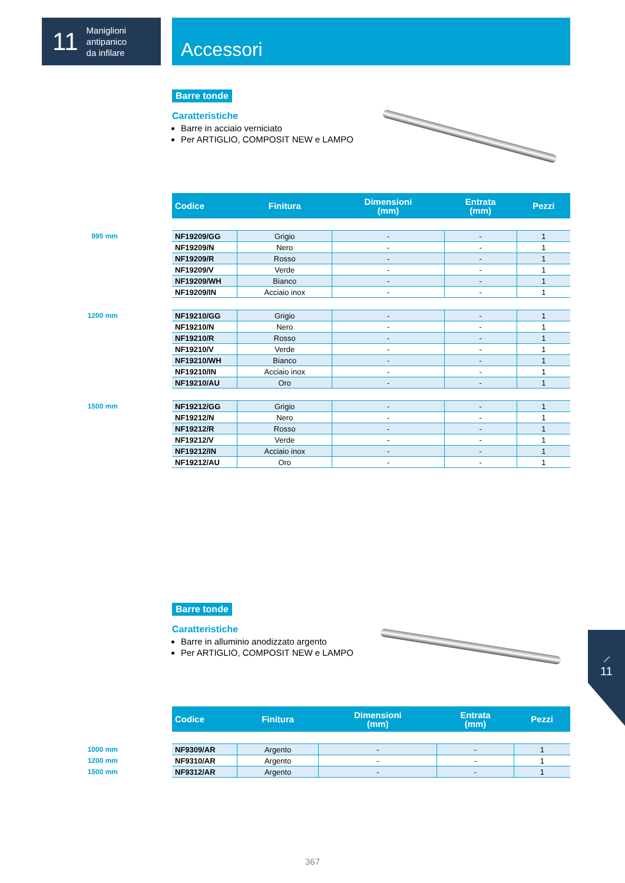11 Maniglioni
antipanico
da infilare
Accessori
Barre tonde
Caratteristiche
Barre in acciaio verniciato
Per ARTIGLIO, COMPOSIT NEW e LAMPO
| Codice | Finitura | Dimensioni (mm) | Entrata (mm) | Pezzi |
| --- | --- | --- | --- | --- |
| 995 mm NF19209/GG | Grigio | - | - | 1 |
| NF19209/N | Nero | - | - | 1 |
| NF19209/R | Rosso | - | - | 1 |
| NF19209/V | Verde | - | - | 1 |
| NF19209/WH | Bianco | - | - | 1 |
| NF19209/IN | Acciaio inox | - | - | 1 |
| 1200 mm NF19210/GG | Grigio | - | - | 1 |
| NF19210/N | Nero | - | - | 1 |
| NF19210/R | Rosso | - | - | 1 |
| NF19210/V | Verde | - | - | 1 |
| NF19210/WH | Bianco | - | - | 1 |
| NF19210/IN | Acciaio inox | - | - | 1 |
| NF19210/AU | Oro | - | - | 1 |
| 1500 mm NF19212/GG | Grigio | - | - | 1 |
| NF19212/N | Nero | - | - | 1 |
| NF19212/R | Rosso | - | - | 1 |
| NF19212/V | Verde | - | - | 1 |
| NF19212/IN | Acciaio inox | - | - | 1 |
| NF19212/AU | Oro | - | - | 1 |
Barre tonde
Caratteristiche
Barre in alluminio anodizzato argento
Per ARTIGLIO, COMPOSIT NEW e LAMPO
| Codice | Finitura | Dimensioni (mm) | Entrata (mm) | Pezzi |
| --- | --- | --- | --- | --- |
| 1000 mm NF9309/AR | Argento | - | - | 1 |
| 1200 mm NF9310/AR | Argento | - | - | 1 |
| 1500 mm NF9312/AR | Argento | - | - | 1 |
⟋
11
367